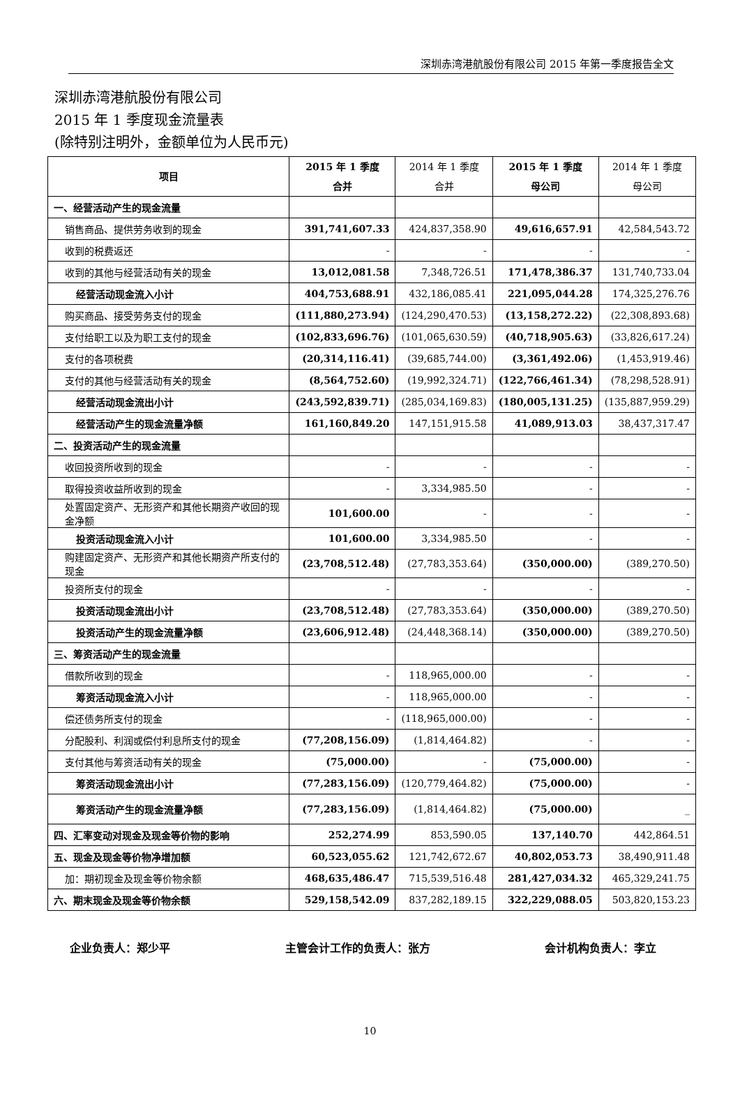深圳赤湾港航股份有限公司 2015 年第一季度报告全文
深圳赤湾港航股份有限公司
2015 年 1 季度现金流量表
(除特别注明外，金额单位为人民币元)
| 项目 | 2015 年 1 季度 合并 | 2014 年 1 季度 合并 | 2015 年 1 季度 母公司 | 2014 年 1 季度 母公司 |
| --- | --- | --- | --- | --- |
| 一、经营活动产生的现金流量 | | | | |
| 销售商品、提供劳务收到的现金 | 391,741,607.33 | 424,837,358.90 | 49,616,657.91 | 42,584,543.72 |
| 收到的税费返还 | - | - | - | - |
| 收到的其他与经营活动有关的现金 | 13,012,081.58 | 7,348,726.51 | 171,478,386.37 | 131,740,733.04 |
| 经营活动现金流入小计 | 404,753,688.91 | 432,186,085.41 | 221,095,044.28 | 174,325,276.76 |
| 购买商品、接受劳务支付的现金 | (111,880,273.94) | (124,290,470.53) | (13,158,272.22) | (22,308,893.68) |
| 支付给职工以及为职工支付的现金 | (102,833,696.76) | (101,065,630.59) | (40,718,905.63) | (33,826,617.24) |
| 支付的各项税费 | (20,314,116.41) | (39,685,744.00) | (3,361,492.06) | (1,453,919.46) |
| 支付的其他与经营活动有关的现金 | (8,564,752.60) | (19,992,324.71) | (122,766,461.34) | (78,298,528.91) |
| 经营活动现金流出小计 | (243,592,839.71) | (285,034,169.83) | (180,005,131.25) | (135,887,959.29) |
| 经营活动产生的现金流量净额 | 161,160,849.20 | 147,151,915.58 | 41,089,913.03 | 38,437,317.47 |
| 二、投资活动产生的现金流量 | | | | |
| 收回投资所收到的现金 | - | - | - | - |
| 取得投资收益所收到的现金 | - | 3,334,985.50 | - | - |
| 处置固定资产、无形资产和其他长期资产收回的现金净额 | 101,600.00 | - | - | - |
| 投资活动现金流入小计 | 101,600.00 | 3,334,985.50 | - | - |
| 购建固定资产、无形资产和其他长期资产所支付的现金 | (23,708,512.48) | (27,783,353.64) | (350,000.00) | (389,270.50) |
| 投资所支付的现金 | - | - | - | - |
| 投资活动现金流出小计 | (23,708,512.48) | (27,783,353.64) | (350,000.00) | (389,270.50) |
| 投资活动产生的现金流量净额 | (23,606,912.48) | (24,448,368.14) | (350,000.00) | (389,270.50) |
| 三、筹资活动产生的现金流量 | | | | |
| 借款所收到的现金 | - | 118,965,000.00 | - | - |
| 筹资活动现金流入小计 | - | 118,965,000.00 | - | - |
| 偿还债务所支付的现金 | - | (118,965,000.00) | - | - |
| 分配股利、利润或偿付利息所支付的现金 | (77,208,156.09) | (1,814,464.82) | - | - |
| 支付其他与筹资活动有关的现金 | (75,000.00) | - | (75,000.00) | - |
| 筹资活动现金流出小计 | (77,283,156.09) | (120,779,464.82) | (75,000.00) | - |
| 筹资活动产生的现金流量净额 | (77,283,156.09) | (1,814,464.82) | (75,000.00) | _ |
| 四、汇率变动对现金及现金等价物的影响 | 252,274.99 | 853,590.05 | 137,140.70 | 442,864.51 |
| 五、现金及现金等价物净增加额 | 60,523,055.62 | 121,742,672.67 | 40,802,053.73 | 38,490,911.48 |
| 加：期初现金及现金等价物余额 | 468,635,486.47 | 715,539,516.48 | 281,427,034.32 | 465,329,241.75 |
| 六、期末现金及现金等价物余额 | 529,158,542.09 | 837,282,189.15 | 322,229,088.05 | 503,820,153.23 |
企业负责人：郑少平 主管会计工作的负责人：张方 会计机构负责人：李立
10